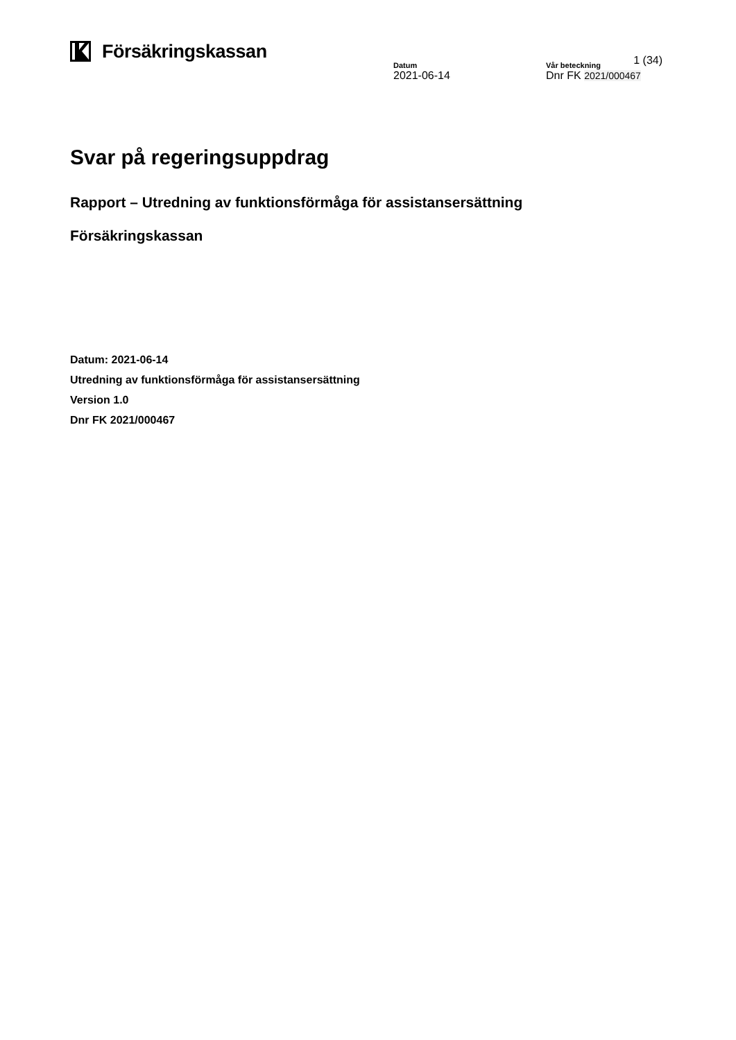Försäkringskassan
1 (34)
Datum
2021-06-14
Vår beteckning
Dnr FK 2021/000467
Svar på regeringsuppdrag
Rapport – Utredning av funktionsförmåga för assistansersättning
Försäkringskassan
Datum: 2021-06-14
Utredning av funktionsförmåga för assistansersättning
Version 1.0
Dnr FK 2021/000467